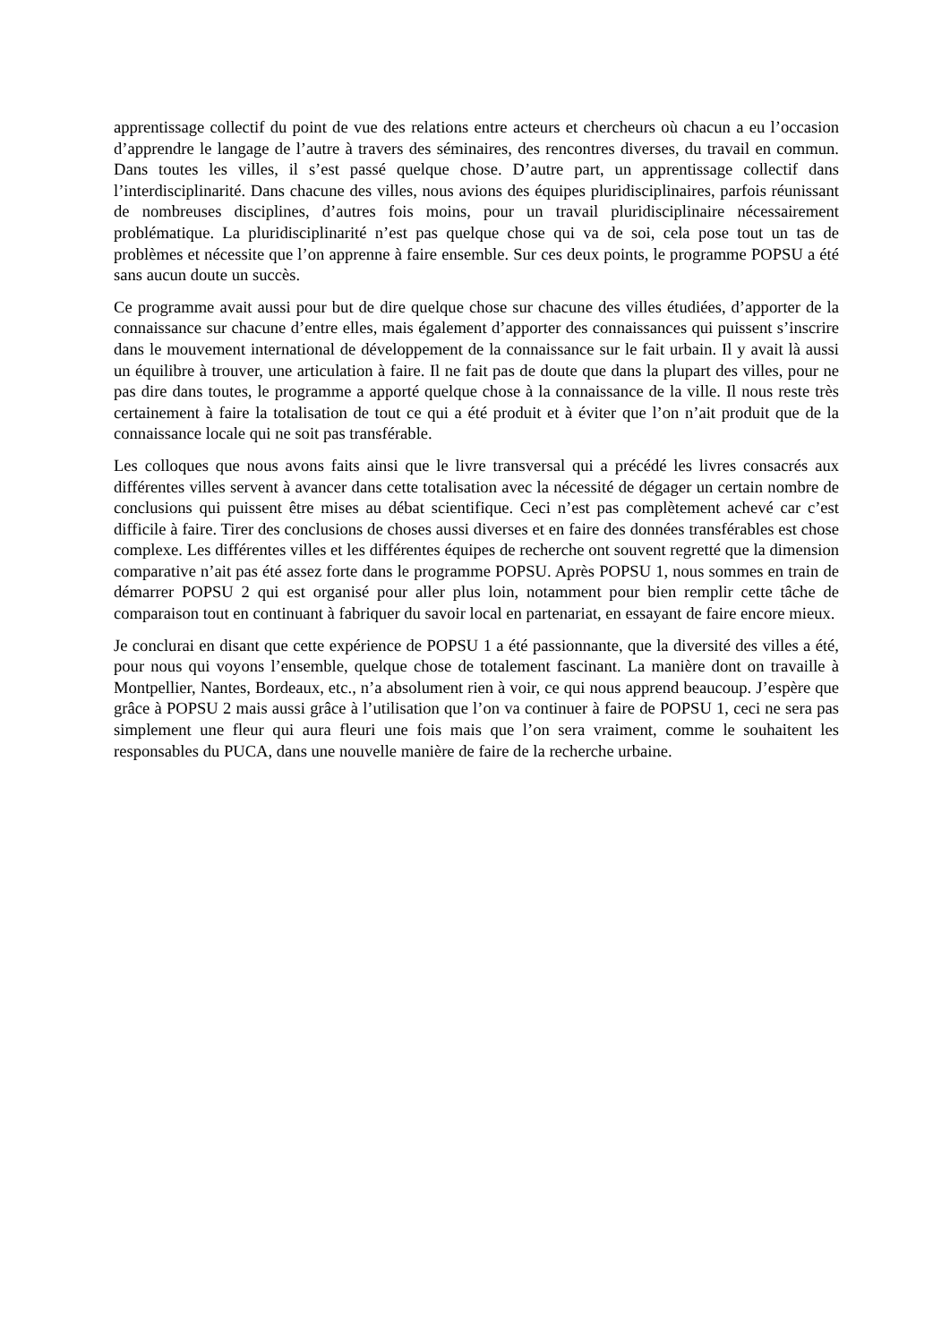apprentissage collectif du point de vue des relations entre acteurs et chercheurs où chacun a eu l’occasion d’apprendre le langage de l’autre à travers des séminaires, des rencontres diverses, du travail en commun. Dans toutes les villes, il s’est passé quelque chose. D’autre part, un apprentissage collectif dans l’interdisciplinarité. Dans chacune des villes, nous avions des équipes pluridisciplinaires, parfois réunissant de nombreuses disciplines, d’autres fois moins, pour un travail pluridisciplinaire nécessairement problématique. La pluridisciplinarité n’est pas quelque chose qui va de soi, cela pose tout un tas de problèmes et nécessite que l’on apprenne à faire ensemble. Sur ces deux points, le programme POPSU a été sans aucun doute un succès.
Ce programme avait aussi pour but de dire quelque chose sur chacune des villes étudiées, d’apporter de la connaissance sur chacune d’entre elles, mais également d’apporter des connaissances qui puissent s’inscrire dans le mouvement international de développement de la connaissance sur le fait urbain. Il y avait là aussi un équilibre à trouver, une articulation à faire. Il ne fait pas de doute que dans la plupart des villes, pour ne pas dire dans toutes, le programme a apporté quelque chose à la connaissance de la ville. Il nous reste très certainement à faire la totalisation de tout ce qui a été produit et à éviter que l’on n’ait produit que de la connaissance locale qui ne soit pas transférable.
Les colloques que nous avons faits ainsi que le livre transversal qui a précédé les livres consacrés aux différentes villes servent à avancer dans cette totalisation avec la nécessité de dégager un certain nombre de conclusions qui puissent être mises au débat scientifique. Ceci n’est pas complètement achevé car c’est difficile à faire. Tirer des conclusions de choses aussi diverses et en faire des données transférables est chose complexe. Les différentes villes et les différentes équipes de recherche ont souvent regretté que la dimension comparative n’ait pas été assez forte dans le programme POPSU. Après POPSU 1, nous sommes en train de démarrer POPSU 2 qui est organisé pour aller plus loin, notamment pour bien remplir cette tâche de comparaison tout en continuant à fabriquer du savoir local en partenariat, en essayant de faire encore mieux.
Je conclurai en disant que cette expérience de POPSU 1 a été passionnante, que la diversité des villes a été, pour nous qui voyons l’ensemble, quelque chose de totalement fascinant. La manière dont on travaille à Montpellier, Nantes, Bordeaux, etc., n’a absolument rien à voir, ce qui nous apprend beaucoup. J’espère que grâce à POPSU 2 mais aussi grâce à l’utilisation que l’on va continuer à faire de POPSU 1, ceci ne sera pas simplement une fleur qui aura fleuri une fois mais que l’on sera vraiment, comme le souhaitent les responsables du PUCA, dans une nouvelle manière de faire de la recherche urbaine.